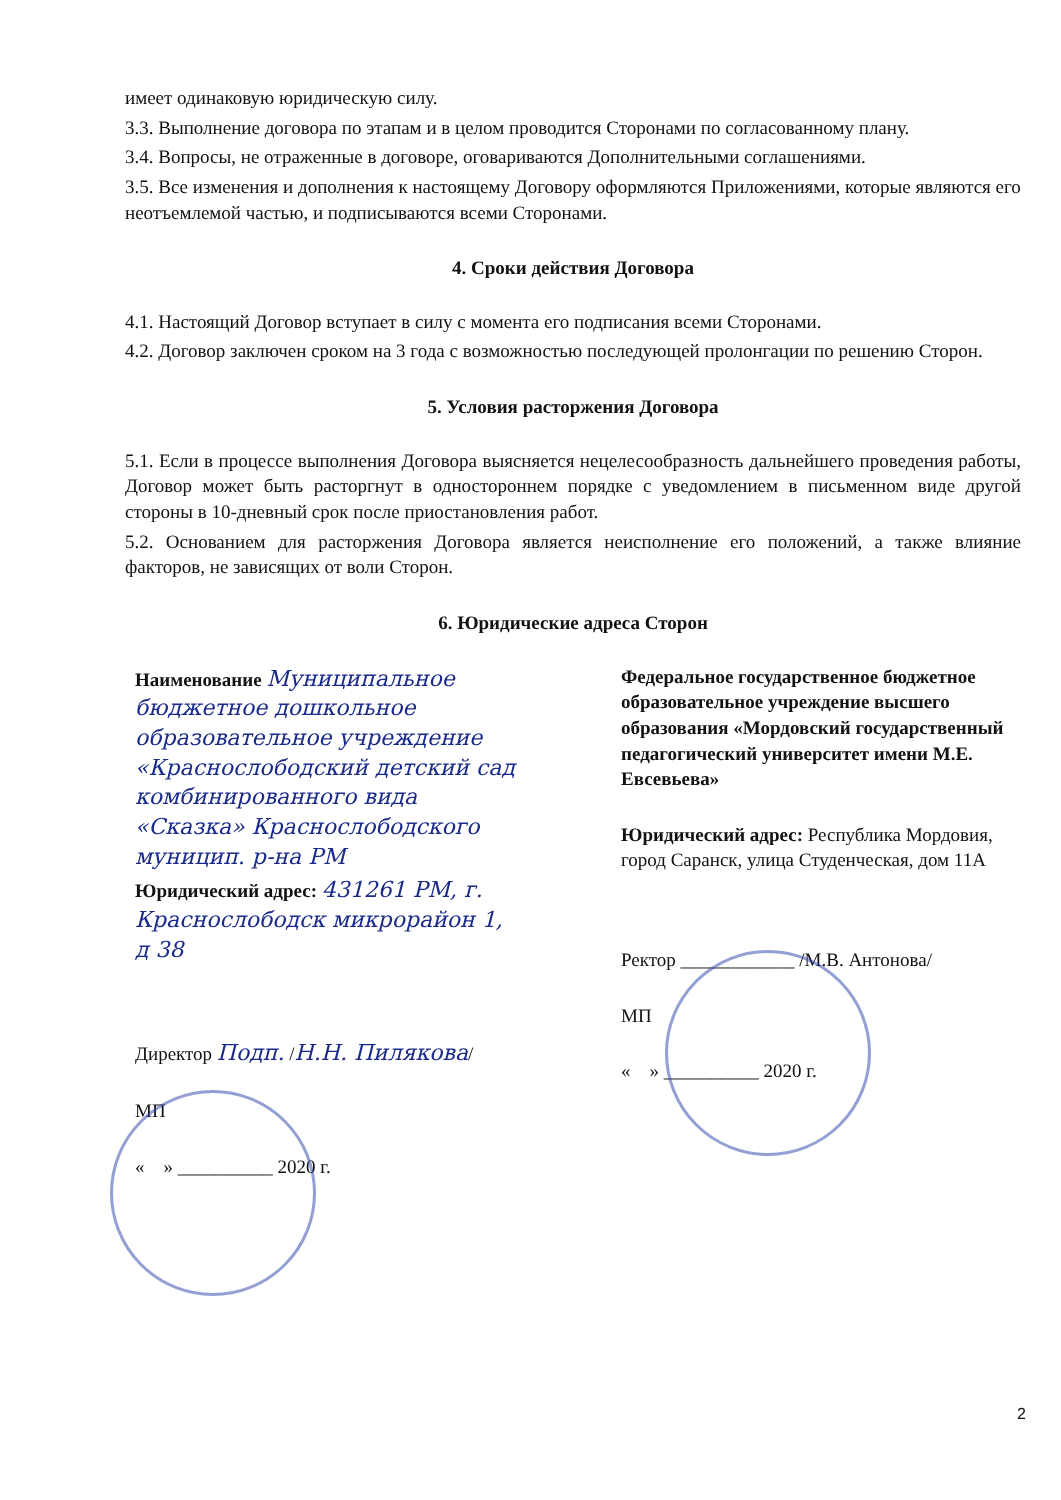имеет одинаковую юридическую силу.
3.3. Выполнение договора по этапам и в целом проводится Сторонами по согласованному плану.
3.4. Вопросы, не отраженные в договоре, оговариваются Дополнительными соглашениями.
3.5. Все изменения и дополнения к настоящему Договору оформляются Приложениями, которые являются его неотъемлемой частью, и подписываются всеми Сторонами.
4. Сроки действия Договора
4.1. Настоящий Договор вступает в силу с момента его подписания всеми Сторонами.
4.2. Договор заключен сроком на 3 года с возможностью последующей пролонгации по решению Сторон.
5. Условия расторжения Договора
5.1. Если в процессе выполнения Договора выясняется нецелесообразность дальнейшего проведения работы, Договор может быть расторгнут в одностороннем порядке с уведомлением в письменном виде другой стороны в 10-дневный срок после приостановления работ.
5.2. Основанием для расторжения Договора является неисполнение его положений, а также влияние факторов, не зависящих от воли Сторон.
6. Юридические адреса Сторон
Наименование Муниципальное бюджетное дошкольное образовательное учреждение «Краснослободский детский сад комбинированного вида «Сказка» Краснослободского муницип. р-на РМ
Юридический адрес: 431261 РМ, г. Краснослободск микрорайон 1, д 38
Директор Подп. /Н.Н. Пилякова/
МП
« » __________ 2020 г.
Федеральное государственное бюджетное образовательное учреждение высшего образования «Мордовский государственный педагогический университет имени М.Е. Евсевьева»
Юридический адрес: Республика Мордовия, город Саранск, улица Студенческая, дом 11А
Ректор ____________ /М.В. Антонова/
МП
« » __________ 2020 г.
2